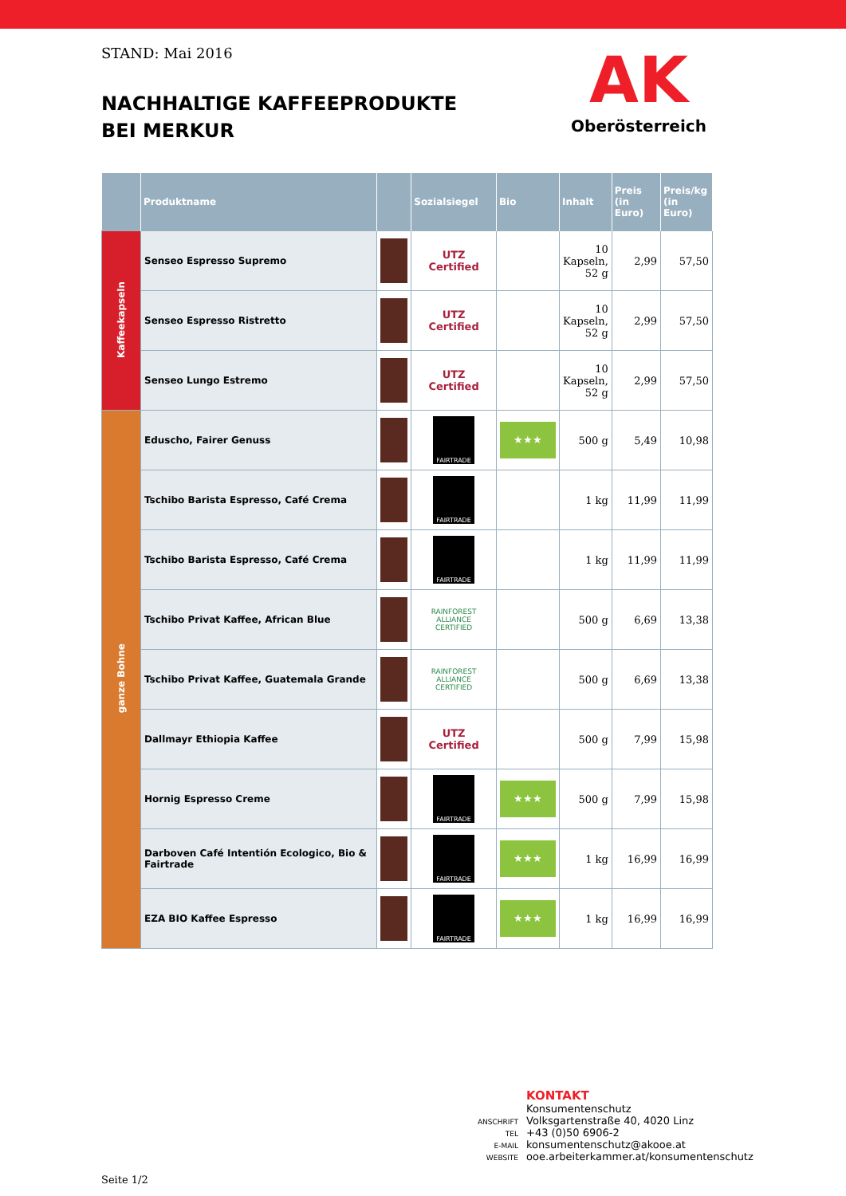STAND: Mai 2016
NACHHALTIGE KAFFEEPRODUKTE
BEI MERKUR
AK
Oberösterreich
| | Produktname | | Sozialsiegel | Bio | Inhalt | Preis (in Euro) | Preis/kg (in Euro) |
| --- | --- | --- | --- | --- | --- | --- | --- |
| Kaffeekapseln | Senseo Espresso Supremo | | UTZ Certified | | 10 Kapseln, 52 g | 2,99 | 57,50 |
| | Senseo Espresso Ristretto | | UTZ Certified | | 10 Kapseln, 52 g | 2,99 | 57,50 |
| | Senseo Lungo Estremo | | UTZ Certified | | 10 Kapseln, 52 g | 2,99 | 57,50 |
| ganze Bohne | Eduscho, Fairer Genuss | | FAIRTRADE | ★★★ | 500 g | 5,49 | 10,98 |
| | Tschibo Barista Espresso, Café Crema | | FAIRTRADE | | 1 kg | 11,99 | 11,99 |
| | Tschibo Barista Espresso, Café Crema | | FAIRTRADE | | 1 kg | 11,99 | 11,99 |
| | Tschibo Privat Kaffee, African Blue | | RAINFOREST ALLIANCE CERTIFIED | | 500 g | 6,69 | 13,38 |
| | Tschibo Privat Kaffee, Guatemala Grande | | RAINFOREST ALLIANCE CERTIFIED | | 500 g | 6,69 | 13,38 |
| | Dallmayr Ethiopia Kaffee | | UTZ Certified | | 500 g | 7,99 | 15,98 |
| | Hornig Espresso Creme | | FAIRTRADE | ★★★ | 500 g | 7,99 | 15,98 |
| | Darboven Café Intentión Ecologico, Bio & Fairtrade | | FAIRTRADE | ★★★ | 1 kg | 16,99 | 16,99 |
| | EZA BIO Kaffee Espresso | | FAIRTRADE | ★★★ | 1 kg | 16,99 | 16,99 |
KONTAKT
Konsumentenschutz
ANSCHRIFT Volksgartenstraße 40, 4020 Linz
TEL +43 (0)50 6906-2
E-MAIL konsumentenschutz@akooe.at
WEBSITE ooe.arbeiterkammer.at/konsumentenschutz
Seite 1/2